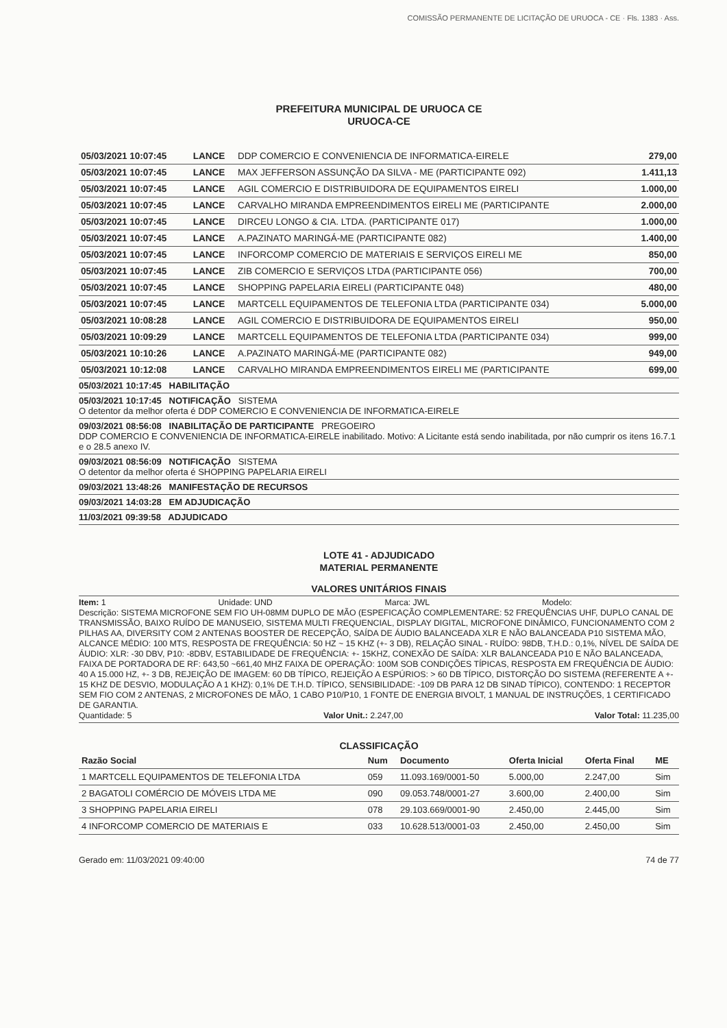COMISSÃO PERMANENTE DE LICITAÇÃO DE URUOCA - CE · Fls. 1383 · Ass.
PREFEITURA MUNICIPAL DE URUOCA CE
URUOCA-CE
| 05/03/2021 10:07:45 | LANCE | DDP COMERCIO E CONVENIENCIA DE INFORMATICA-EIRELE | 279,00 |
| 05/03/2021 10:07:45 | LANCE | MAX JEFFERSON ASSUNÇÃO DA SILVA - ME (PARTICIPANTE 092) | 1.411,13 |
| 05/03/2021 10:07:45 | LANCE | AGIL COMERCIO E DISTRIBUIDORA DE EQUIPAMENTOS EIRELI | 1.000,00 |
| 05/03/2021 10:07:45 | LANCE | CARVALHO MIRANDA EMPREENDIMENTOS EIRELI ME (PARTICIPANTE | 2.000,00 |
| 05/03/2021 10:07:45 | LANCE | DIRCEU LONGO & CIA. LTDA. (PARTICIPANTE 017) | 1.000,00 |
| 05/03/2021 10:07:45 | LANCE | A.PAZINATO MARINGÁ-ME (PARTICIPANTE 082) | 1.400,00 |
| 05/03/2021 10:07:45 | LANCE | INFORCOMP COMERCIO DE MATERIAIS E SERVIÇOS EIRELI ME | 850,00 |
| 05/03/2021 10:07:45 | LANCE | ZIB COMERCIO E SERVIÇOS LTDA (PARTICIPANTE 056) | 700,00 |
| 05/03/2021 10:07:45 | LANCE | SHOPPING PAPELARIA EIRELI (PARTICIPANTE 048) | 480,00 |
| 05/03/2021 10:07:45 | LANCE | MARTCELL EQUIPAMENTOS DE TELEFONIA LTDA (PARTICIPANTE 034) | 5.000,00 |
| 05/03/2021 10:08:28 | LANCE | AGIL COMERCIO E DISTRIBUIDORA DE EQUIPAMENTOS EIRELI | 950,00 |
| 05/03/2021 10:09:29 | LANCE | MARTCELL EQUIPAMENTOS DE TELEFONIA LTDA (PARTICIPANTE 034) | 999,00 |
| 05/03/2021 10:10:26 | LANCE | A.PAZINATO MARINGÁ-ME (PARTICIPANTE 082) | 949,00 |
| 05/03/2021 10:12:08 | LANCE | CARVALHO MIRANDA EMPREENDIMENTOS EIRELI ME (PARTICIPANTE | 699,00 |
05/03/2021 10:17:45 HABILITAÇÃO
05/03/2021 10:17:45 NOTIFICAÇÃO SISTEMA
O detentor da melhor oferta é DDP COMERCIO E CONVENIENCIA DE INFORMATICA-EIRELE
09/03/2021 08:56:08 INABILITAÇÃO DE PARTICIPANTE PREGOEIRO
DDP COMERCIO E CONVENIENCIA DE INFORMATICA-EIRELE inabilitado. Motivo: A Licitante está sendo inabilitada, por não cumprir os itens 16.7.1 e o 28.5 anexo IV.
09/03/2021 08:56:09 NOTIFICAÇÃO SISTEMA
O detentor da melhor oferta é SHOPPING PAPELARIA EIRELI
09/03/2021 13:48:26 MANIFESTAÇÃO DE RECURSOS
09/03/2021 14:03:28 EM ADJUDICAÇÃO
11/03/2021 09:39:58 ADJUDICADO
LOTE 41 - ADJUDICADO
MATERIAL PERMANENTE
VALORES UNITÁRIOS FINAIS
Item: 1 Unidade: UND Marca: JWL Modelo:
Descrição: SISTEMA MICROFONE SEM FIO UH-08MM DUPLO DE MÃO (ESPEFICAÇÃO COMPLEMENTARE: 52 FREQUÊNCIAS UHF, DUPLO CANAL DE TRANSMISSÃO, BAIXO RUÍDO DE MANUSEIO, SISTEMA MULTI FREQUENCIAL, DISPLAY DIGITAL, MICROFONE DINÂMICO, FUNCIONAMENTO COM 2 PILHAS AA, DIVERSITY COM 2 ANTENAS BOOSTER DE RECEPÇÃO, SAÍDA DE ÁUDIO BALANCEADA XLR E NÃO BALANCEADA P10 SISTEMA MÃO, ALCANCE MÉDIO: 100 MTS, RESPOSTA DE FREQUÊNCIA: 50 HZ ~ 15 KHZ (+- 3 DB), RELAÇÃO SINAL - RUÍDO: 98DB, T.H.D.: 0,1%, NÍVEL DE SAÍDA DE ÁUDIO: XLR: -30 DBV, P10: -8DBV, ESTABILIDADE DE FREQUÊNCIA: +- 15KHZ, CONEXÃO DE SAÍDA: XLR BALANCEADA P10 E NÃO BALANCEADA, FAIXA DE PORTADORA DE RF: 643,50 ~661,40 MHZ FAIXA DE OPERAÇÃO: 100M SOB CONDIÇÕES TÍPICAS, RESPOSTA EM FREQUÊNCIA DE ÁUDIO: 40 A 15.000 HZ, +- 3 DB, REJEIÇÃO DE IMAGEM: 60 DB TÍPICO, REJEIÇÃO A ESPÚRIOS: > 60 DB TÍPICO, DISTORÇÃO DO SISTEMA (REFERENTE A +- 15 KHZ DE DESVIO, MODULAÇÃO A 1 KHZ): 0,1% DE T.H.D. TÍPICO, SENSIBILIDADE: -109 DB PARA 12 DB SINAD TÍPICO), CONTENDO: 1 RECEPTOR SEM FIO COM 2 ANTENAS, 2 MICROFONES DE MÃO, 1 CABO P10/P10, 1 FONTE DE ENERGIA BIVOLT, 1 MANUAL DE INSTRUÇÕES, 1 CERTIFICADO DE GARANTIA.
Quantidade: 5 Valor Unit.: 2.247,00 Valor Total: 11.235,00
CLASSIFICAÇÃO
| Razão Social | Num | Documento | Oferta Inicial | Oferta Final | ME |
| --- | --- | --- | --- | --- | --- |
| 1 MARTCELL EQUIPAMENTOS DE TELEFONIA LTDA | 059 | 11.093.169/0001-50 | 5.000,00 | 2.247,00 | Sim |
| 2 BAGATOLI COMÉRCIO DE MÓVEIS LTDA ME | 090 | 09.053.748/0001-27 | 3.600,00 | 2.400,00 | Sim |
| 3 SHOPPING PAPELARIA EIRELI | 078 | 29.103.669/0001-90 | 2.450,00 | 2.445,00 | Sim |
| 4 INFORCOMP COMERCIO DE MATERIAIS E | 033 | 10.628.513/0001-03 | 2.450,00 | 2.450,00 | Sim |
Gerado em: 11/03/2021 09:40:00 74 de 77